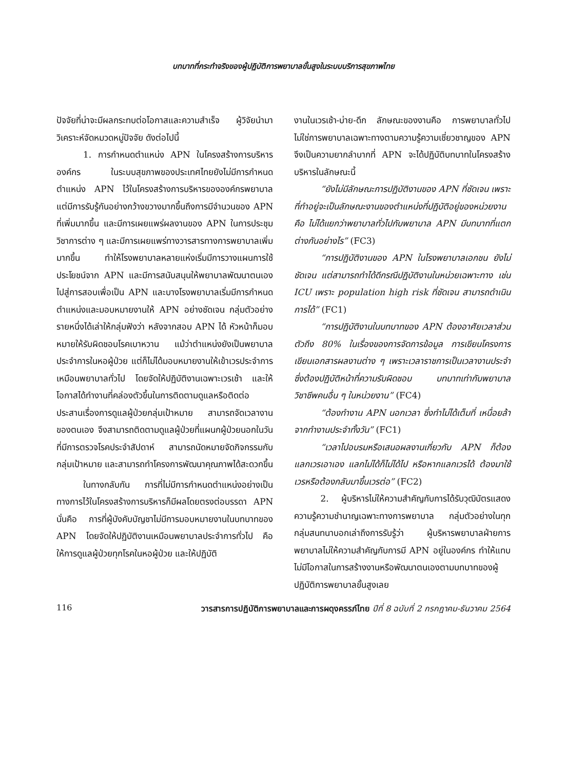บทบาทที่กระทำจริงของผู้ปฏิบัติการพยาบาลขั้นสูงในระบบบริการสุขภาพไทย
ปัจจัยที่น่าจะมีผลกระทบต่อโอกาสและความสำเร็จ ผู้วิจัยนำมาวิเคราะห์จัดหมวดหมู่ปัจจัย ดังต่อไปนี้
1. การกำหนดตำแหน่ง APN ในโครงสร้างการบริหารองค์กร ในระบบสุขภาพของประเทศไทยยังไม่มีการกำหนดตำแหน่ง APN ไว้ในโครงสร้างการบริหารขององค์กรพยาบาล แต่มีการรับรู้กันอย่างกว้างขวางมากขึ้นถึงการมีจำนวนของ APN ที่เพิ่มมากขึ้น และมีการเผยแพร่ผลงานของ APN ในการประชุมวิชาการต่าง ๆ และมีการเผยแพร่ทางวารสารทางการพยาบาลเพิ่มมากขึ้น ทำให้โรงพยาบาลหลายแห่งเริ่มมีการวางแผนการใช้ประโยชน์จาก APN และมีการสนับสนุนให้พยาบาลพัฒนาตนเองไปสู่การสอบเพื่อเป็น APN และบางโรงพยาบาลเริ่มมีการกำหนดตำแหน่งและมอบหมายงานให้ APN อย่างชัดเจน กลุ่มตัวอย่างรายหนึ่งได้เล่าให้กลุ่มฟังว่า หลังจากสอบ APN ได้ หัวหน้าก็มอบหมายให้รับผิดชอบโรคเบาหวาน แม้ว่าตำแหน่งยังเป็นพยาบาลประจำการในหอผู้ป่วย แต่ก็ไม่ได้มอบหมายงานให้เข้าเวรประจำการเหมือนพยาบาลทั่วไป โดยจัดให้ปฏิบัติงานเฉพาะเวรเช้า และให้โอกาสได้ทำงานที่คล่องตัวขึ้นในการติดตามดูแลหรือติดต่อประสานเรื่องการดูแลผู้ป่วยกลุ่มเป้าหมาย สามารถจัดเวลางานของตนเอง จึงสามารถติดตามดูแลผู้ป่วยที่แผนกผู้ป่วยนอกในวันที่มีการตรวจโรคประจำสัปดาห์ สามารถนัดหมายจัดกิจกรรมกับกลุ่มเป้าหมาย และสามารถทำโครงการพัฒนาคุณภาพได้สะดวกขึ้น
ในทางกลับกัน การที่ไม่มีการกำหนดตำแหน่งอย่างเป็นทางการไว้ในโครงสร้างการบริหารก็มีผลโดยตรงต่อบรรดา APN นั่นคือ การที่ผู้บังคับบัญชาไม่มีการมอบหมายงานในบทบาทของ APN โดยจัดให้ปฏิบัติงานเหมือนพยาบาลประจำการทั่วไป คือ ให้การดูแลผู้ป่วยทุกโรคในหอผู้ป่วย และให้ปฏิบัติ
งานในเวรเช้า-บ่าย-ดึก ลักษณะของงานคือ การพยาบาลทั่วไป ไม่ใช่การพยาบาลเฉพาะทางตามความรู้ความเชี่ยวชาญของ APN จึงเป็นความยากลำบากที่ APN จะได้ปฏิบัติบทบาทในโครงสร้างบริหารในลักษณะนี้
“ยังไม่มีลักษณะการปฏิบัติงานของ APN ที่ชัดเจน เพราะที่ทำอยู่จะเป็นลักษณะงานของตำแหน่งที่ปฏิบัติอยู่ของหน่วยงาน คือ ไม่ได้แยกว่าพยาบาลทั่วไปกับพยาบาล APN มีบทบาทที่แตกต่างกันอย่างไร” (FC3)
“การปฏิบัติงานของ APN ในโรงพยาบาลเอกชน ยังไม่ชัดเจน แต่สามารถทำได้ดีกรณีปฏิบัติงานในหน่วยเฉพาะทาง เช่น ICU เพราะ population high risk ที่ชัดเจน สามารถดำเนินการได้” (FC1)
“การปฏิบัติงานในบทบาทของ APN ต้องอาศัยเวลาส่วนตัวถึง 80% ในเรื่องของการจัดการข้อมูล การเขียนโครงการ เขียนเอกสารผลงานต่าง ๆ เพราะเวลาราชการเป็นเวลางานประจำซึ่งต้องปฏิบัติหน้าที่ความรับผิดชอบ บทบาทเท่ากับพยาบาลวิชาชีพคนอื่น ๆ ในหน่วยงาน” (FC4)
“ต้องทำงาน APN นอกเวลา ซึ่งทำไม่ได้เต็มที่ เหนื่อยล้าจากทำงานประจำทั้งวัน” (FC1)
“เวลาไปอบรมหรือเสนอผลงานเกี่ยวกับ APN ก็ต้องแลกเวรเอาเอง แลกไม่ได้ก็ไม่ได้ไป หรือหากแลกเวรได้ ต้องมาใช้เวรหรือต้องกลับมาขึ้นเวรต่อ” (FC2)
2. ผู้บริหารไม่ให้ความสำคัญกับการได้รับวุฒิบัตรแสดงความรู้ความชำนาญเฉพาะทางการพยาบาล กลุ่มตัวอย่างในทุกกลุ่มสนทนาบอกเล่าถึงการรับรู้ว่า ผู้บริหารพยาบาลฝ่ายการพยาบาลไม่ให้ความสำคัญกับการมี APN อยู่ในองค์กร ทำให้แทบไม่มีโอกาสในการสร้างงานหรือพัฒนาตนเองตามบทบาทของผู้ปฏิบัติการพยาบาลขั้นสูงเลย
116 วารสารการปฏิบัติการพยาบาลและการผดุงครรภ์ไทย ปีที่ 8 ฉบับที่ 2 กรกฎาคม-ธันวาคม 2564